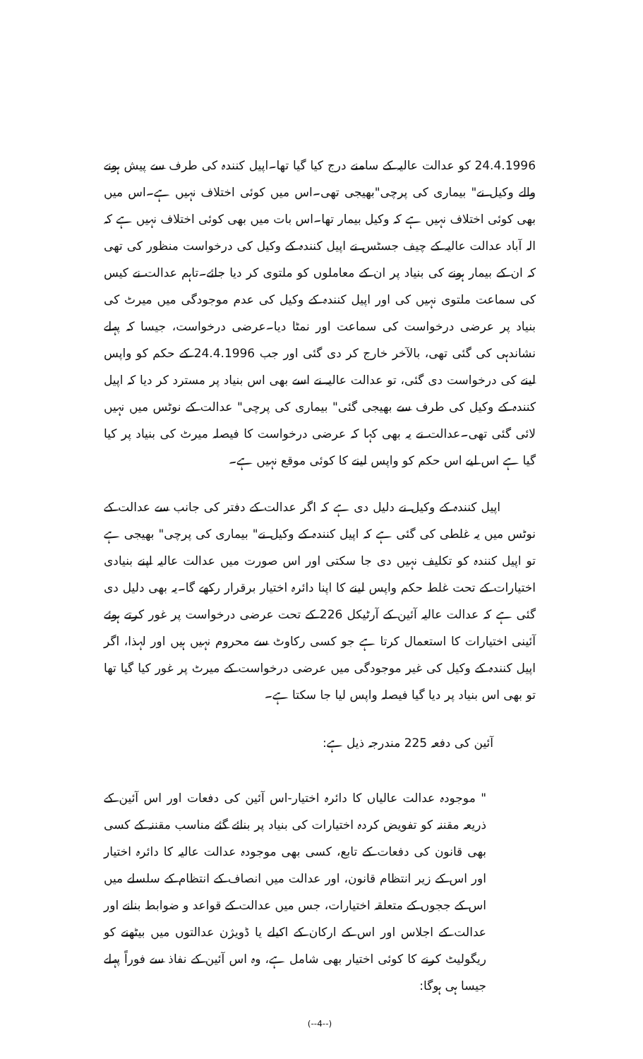24.4.1996 کو عدالت عالیہ کے سامنے درج کیا گیا تھا۔اپیل کنندہ کی طرف سے پیش ہونے والے وکیل نے" بیماری کی پرچی"بھیجی تھی۔اس میں کوئی اختلاف نہیں ہے۔اس میں بھی کوئی اختلاف نہیں ہے کہ وکیل بیمار تھا۔اس بات میں بھی کوئی اختلاف نہیں ہے کہ الہ آباد عدالت عالیہ کے چیف جسٹس نے اپیل کنندہ کے وکیل کی درخواست منظور کی تھی کہ ان کے بیمار ہونے کی بنیاد پر ان کے معاملوں کو ملتوی کر دیا جائے۔تاہم عدالت نے کیس کی سماعت ملتوی نہیں کی اور اپیل کنندہ کے وکیل کی عدم موجودگی میں میرٹ کی بنیاد پر عرضی درخواست کی سماعت اور نمٹا دیا۔عرضی درخواست، جیسا کہ پہلے نشاندہی کی گئی تھی، بالآخر خارج کر دی گئی اور جب 24.4.1996 کے حکم کو واپس لینے کی درخواست دی گئی، تو عدالت عالیہ نے اسے بھی اس بنیاد پر مسترد کر دیا کہ اپیل کنندہ کے وکیل کی طرف سے بھیجی گئی" بیماری کی پرچی" عدالت کے نوٹس میں نہیں لائی گئی تھی۔عدالت نے یہ بھی کہا کہ عرضی درخواست کا فیصلہ میرٹ کی بنیاد پر کیا گیا ہے اس لیے اس حکم کو واپس لینے کا کوئی موقع نہیں ہے۔
اپیل کنندہ کے وکیل نے دلیل دی ہے کہ اگر عدالت کے دفتر کی جانب سے عدالت کے نوٹس میں یہ غلطی کی گئی ہے کہ اپیل کنندہ کے وکیل نے" بیماری کی پرچی" بھیجی ہے تو اپیل کنندہ کو تکلیف نہیں دی جا سکتی اور اس صورت میں عدالت عالیہ اپنے بنیادی اختیارات کے تحت غلط حکم واپس لینے کا اپنا دائرہ اختیار برقرار رکھے گا۔یہ بھی دلیل دی گئی ہے کہ عدالت عالیہ آئین کے آرٹیکل 226 کے تحت عرضی درخواست پر غور کرتے ہوئے آئینی اختیارات کا استعمال کرتا ہے جو کسی رکاوٹ سے محروم نہیں ہیں اور لہذا، اگر اپیل کنندہ کے وکیل کی غیر موجودگی میں عرضی درخواست کے میرٹ پر غور کیا گیا تھا تو بھی اس بنیاد پر دیا گیا فیصلہ واپس لیا جا سکتا ہے۔
آئین کی دفعہ 225 مندرجہ ذیل ہے:
" موجودہ عدالت عالیاں کا دائرہ اختیار-اس آئین کی دفعات اور اس آئین کے ذریعہ مقننہ کو تفویض کردہ اختیارات کی بنیاد پر بنائے گئے مناسب مقننہ کے کسی بھی قانون کی دفعات کے تابع، کسی بھی موجودہ عدالت عالیہ کا دائرہ اختیار اور اس کے زیر انتظام قانون، اور عدالت میں انصاف کے انتظام کے سلسلے میں اس کے ججوں کے متعلقہ اختیارات، جس میں عدالت کے قواعد و ضوابط بنانے اور عدالت کے اجلاس اور اس کے ارکان کے اکیلے یا ڈویژن عدالتوں میں بیٹھنے کو ریگولیٹ کرنے کا کوئی اختیار بھی شامل ہے، وہ اس آئین کے نفاذ سے فوراً پہلے جیسا ہی ہوگا:
(--4--)